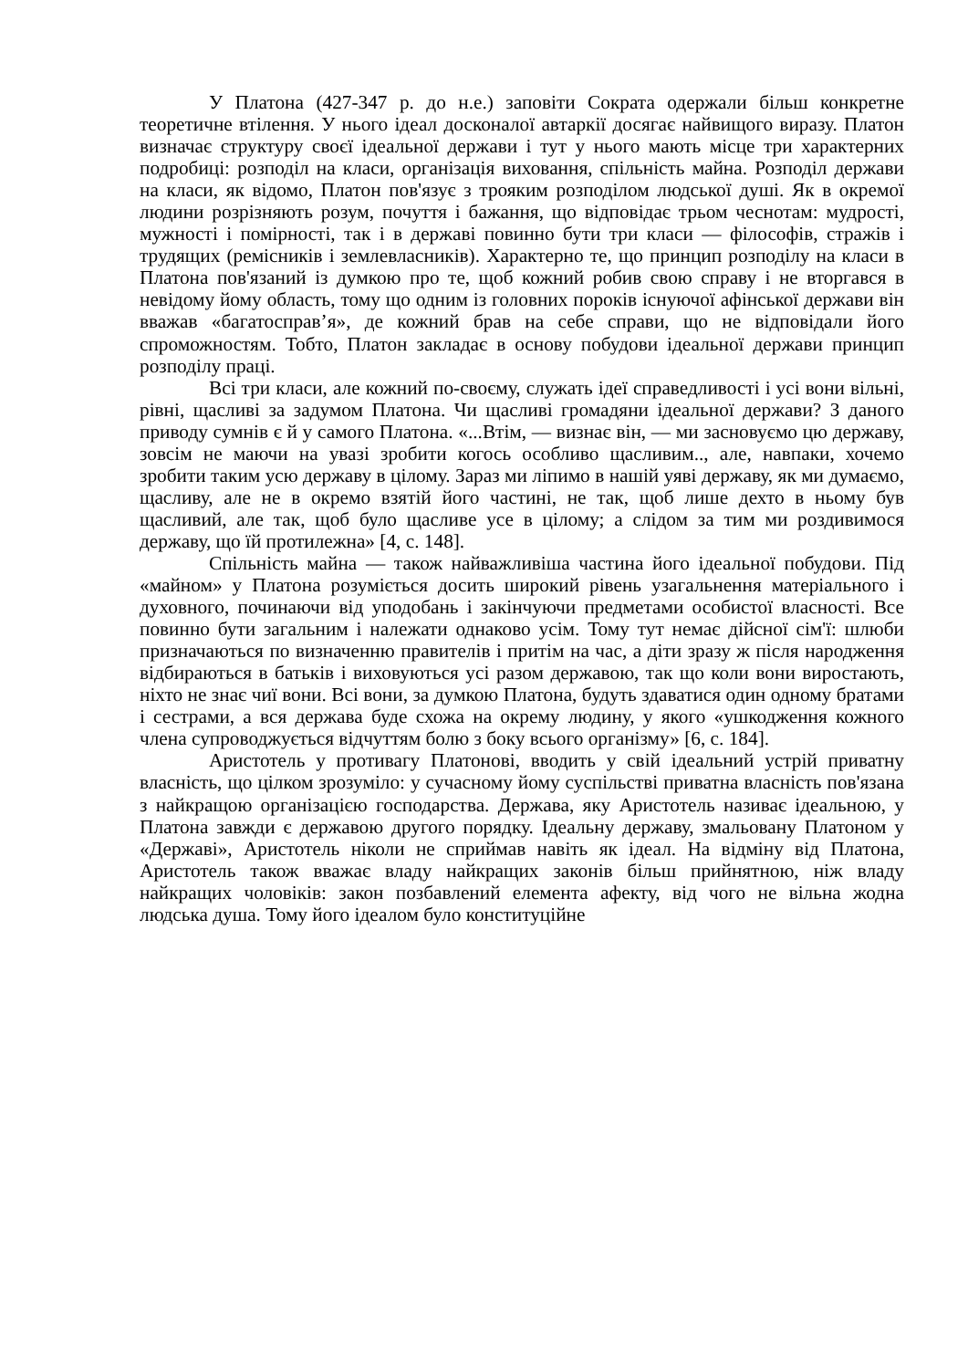У Платона (427-347 р. до н.е.) заповіти Сократа одержали більш конкретне теоретичне втілення. У нього ідеал досконалої автаркії досягає найвищого виразу. Платон визначає структуру своєї ідеальної держави і тут у нього мають місце три характерних подробиці: розподіл на класи, організація виховання, спільність майна. Розподіл держави на класи, як відомо, Платон пов'язує з трояким розподілом людської душі. Як в окремої людини розрізняють розум, почуття і бажання, що відповідає трьом чеснотам: мудрості, мужності і помірності, так і в державі повинно бути три класи — філософів, стражів і трудящих (ремісників і землевласників). Характерно те, що принцип розподілу на класи в Платона пов'язаний із думкою про те, щоб кожний робив свою справу і не вторгався в невідому йому область, тому що одним із головних пороків існуючої афінської держави він вважав «багатосправ’я», де кожний брав на себе справи, що не відповідали його спроможностям. Тобто, Платон закладає в основу побудови ідеальної держави принцип розподілу праці.
Всі три класи, але кожний по-своєму, служать ідеї справедливості і усі вони вільні, рівні, щасливі за задумом Платона. Чи щасливі громадяни ідеальної держави? З даного приводу сумнів є й у самого Платона. «...Втім, — визнає він, — ми засновуємо цю державу, зовсім не маючи на увазі зробити когось особливо щасливим.., але, навпаки, хочемо зробити таким усю державу в цілому. Зараз ми ліпимо в нашій уяві державу, як ми думаємо, щасливу, але не в окремо взятій його частині, не так, щоб лише дехто в ньому був щасливий, але так, щоб було щасливе усе в цілому; а слідом за тим ми роздивимося державу, що їй протилежна» [4, с. 148].
Спільність майна — також найважливіша частина його ідеальної побудови. Під «майном» у Платона розуміється досить широкий рівень узагальнення матеріального і духовного, починаючи від уподобань і закінчуючи предметами особистої власності. Все повинно бути загальним і належати однаково усім. Тому тут немає дійсної сім'ї: шлюби призначаються по визначенню правителів і притім на час, а діти зразу ж після народження відбираються в батьків і виховуються усі разом державою, так що коли вони виростають, ніхто не знає чиї вони. Всі вони, за думкою Платона, будуть здаватися один одному братами і сестрами, а вся держава буде схожа на окрему людину, у якого «ушкодження кожного члена супроводжується відчуттям болю з боку всього організму» [6, с. 184].
Аристотель у противагу Платонові, вводить у свій ідеальний устрій приватну власність, що цілком зрозуміло: у сучасному йому суспільстві приватна власність пов'язана з найкращою організацією господарства. Держава, яку Аристотель називає ідеальною, у Платона завжди є державою другого порядку. Ідеальну державу, змальовану Платоном у «Державі», Аристотель ніколи не сприймав навіть як ідеал. На відміну від Платона, Аристотель також вважає владу найкращих законів більш прийнятною, ніж владу найкращих чоловіків: закон позбавлений елемента афекту, від чого не вільна жодна людська душа. Тому його ідеалом було конституційне